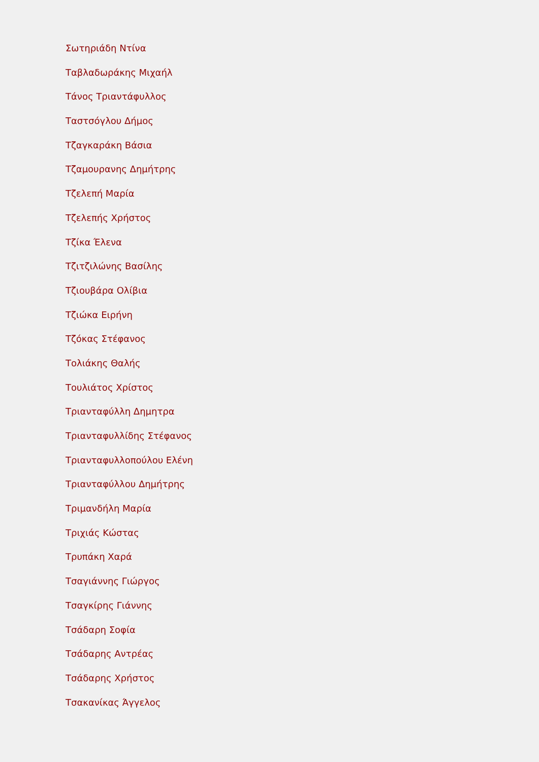Σωτηριάδη Ντίνα
Ταβλαδωράκης Μιχαήλ
Τάνος Τριαντάφυλλος
Ταστσόγλου Δήμος
Τζαγκαράκη Βάσια
Τζαμουρανης Δημήτρης
Τζελεπή Μαρία
Τζελεπής Χρήστος
Τζίκα Έλενα
Τζιτζιλώνης Βασίλης
Τζιουβάρα Ολίβια
Τζιώκα Ειρήνη
Τζόκας Στέφανος
Τολιάκης Θαλής
Τουλιάτος Χρίστος
Τριανταφύλλη Δημητρα
Τριανταφυλλίδης Στέφανος
Τριανταφυλλοπούλου Ελένη
Τριανταφύλλου Δημήτρης
Τριμανδήλη Μαρία
Τριχιάς Κώστας
Τρυπάκη Χαρά
Τσαγιάννης Γιώργος
Τσαγκίρης Γιάννης
Τσάδαρη Σοφία
Τσάδαρης Αντρέας
Τσάδαρης Χρήστος
Τσακανίκας Άγγελος